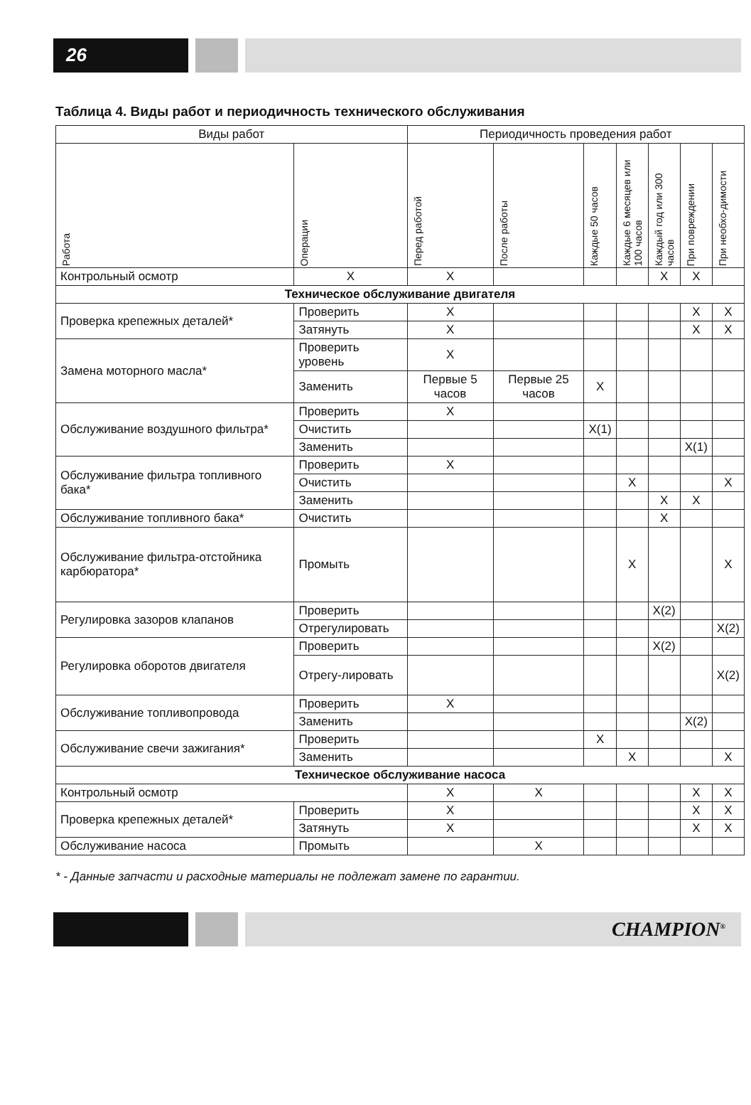26
Таблица 4. Виды работ и периодичность технического обслуживания
| Виды работ | | Периодичность проведения работ | | | | | | |
| --- | --- | --- | --- | --- | --- | --- | --- | --- |
| Работа | Операции | Перед работой | После работы | Каждые 50 часов | Каждые 6 месяцев или 100 часов | Каждый год или 300 часов | При повреждении | При необхо-димости |
| Контрольный осмотр | X | X | | | | X | X | |
| Техническое обслуживание двигателя | | | | | | | | |
| Проверка крепежных деталей* | Проверить | X | | | | | X | X |
| | Затянуть | X | | | | | X | X |
| Замена моторного масла* | Проверить уровень | X | | | | | | |
| | Заменить | Первые 5 часов | Первые 25 часов | X | | | | |
| Обслуживание воздушного фильтра* | Проверить | X | | | | | | |
| | Очистить | | | X(1) | | | | |
| | Заменить | | | | | | X(1) | |
| Обслуживание фильтра топливного бака* | Проверить | X | | | | | | |
| | Очистить | | | | X | | | X |
| | Заменить | | | | | X | X | |
| Обслуживание топливного бака* | Очистить | | | | | X | | |
| Обслуживание фильтра-отстойника карбюратора* | Промыть | | | | X | | | X |
| Регулировка зазоров клапанов | Проверить | | | | | X(2) | | |
| | Отрегулировать | | | | | | | X(2) |
| Регулировка оборотов двигателя | Проверить | | | | | X(2) | | |
| | Отрегу-лировать | | | | | | | X(2) |
| Обслуживание топливопровода | Проверить | X | | | | | | |
| | Заменить | | | | | | X(2) | |
| Обслуживание свечи зажигания* | Проверить | | | X | | | | |
| | Заменить | | | | X | | | X |
| Техническое обслуживание насоса | | | | | | | | |
| Контрольный осмотр | | X | X | | | | X | X |
| Проверка крепежных деталей* | Проверить | X | | | | | X | X |
| | Затянуть | X | | | | | X | X |
| Обслуживание насоса | Промыть | | X | | | | | |
* - Данные запчасти и расходные материалы не подлежат замене по гарантии.
CHAMPION<sup>®</sup>